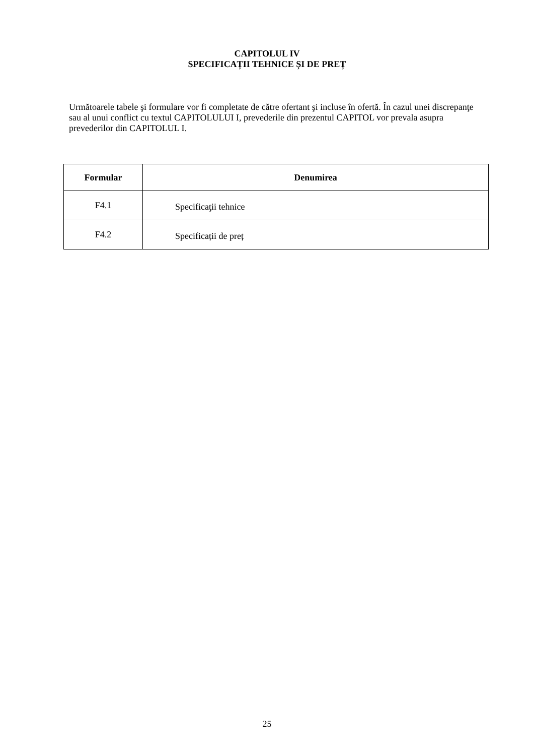CAPITOLUL IV
SPECIFICAȚII TEHNICE ȘI DE PREȚ
Următoarele tabele şi formulare vor fi completate de către ofertant şi incluse în ofertă. În cazul unei discrepanţe sau al unui conflict cu textul CAPITOLULUI I, prevederile din prezentul CAPITOL vor prevala asupra prevederilor din CAPITOLUL I.
| Formular | Denumirea |
| --- | --- |
| F4.1 | Specificaţii tehnice |
| F4.2 | Specificații de preț |
25